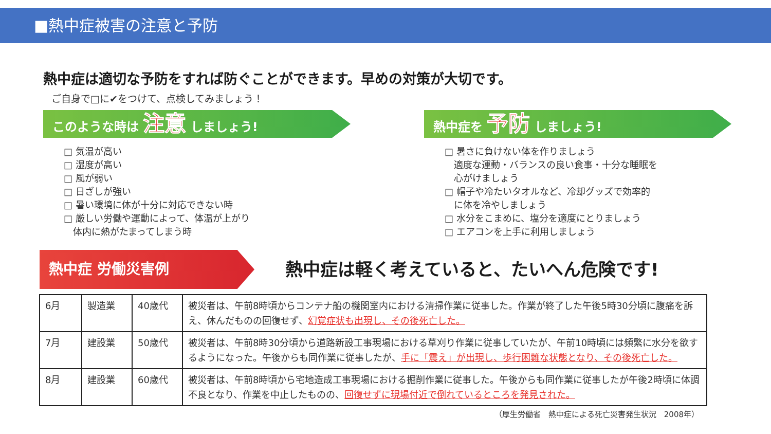■熱中症被害の注意と予防
熱中症は適切な予防をすれば防ぐことができます。早めの対策が大切です。
ご自身で□に✔をつけて、点検してみましょう！
このような時は 注意 しましょう!
□ 気温が高い
□ 湿度が高い
□ 風が弱い
□ 日ざしが強い
□ 暑い環境に体が十分に対応できない時
□ 厳しい労働や運動によって、体温が上がり
　体内に熱がたまってしまう時
熱中症を 予防 しましょう!
□ 暑さに負けない体を作りましょう
　適度な運動・バランスの良い食事・十分な睡眠を
　心がけましょう
□ 帽子や冷たいタオルなど、冷却グッズで効率的
　に体を冷やしましょう
□ 水分をこまめに、塩分を適度にとりましょう
□ エアコンを上手に利用しましょう
熱中症 労働災害例
熱中症は軽く考えていると、たいへん危険です!
| 6月 | 製造業 | 40歳代 | 被災者は、午前8時頃からコンテナ船の機関室内における清掃作業に従事した。作業が終了した午後5時30分頃に腹痛を訴え、休んだものの回復せず、 幻覚症状も出現し、その後死亡した。 |
| 7月 | 建設業 | 50歳代 | 被災者は、午前8時30分頃から道路新設工事現場における草刈り作業に従事していたが、午前10時頃には頻繁に水分を欲するようになった。午後からも同作業に従事したが、 手に「震え」が出現し、歩行困難な状態となり、その後死亡した。 |
| 8月 | 建設業 | 60歳代 | 被災者は、午前8時頃から宅地造成工事現場における掘削作業に従事した。午後からも同作業に従事したが午後2時頃に体調不良となり、作業を中止したものの、 回復せずに現場付近で倒れているところを発見された。 |
（厚生労働省　熱中症による死亡災害発生状況　2008年）